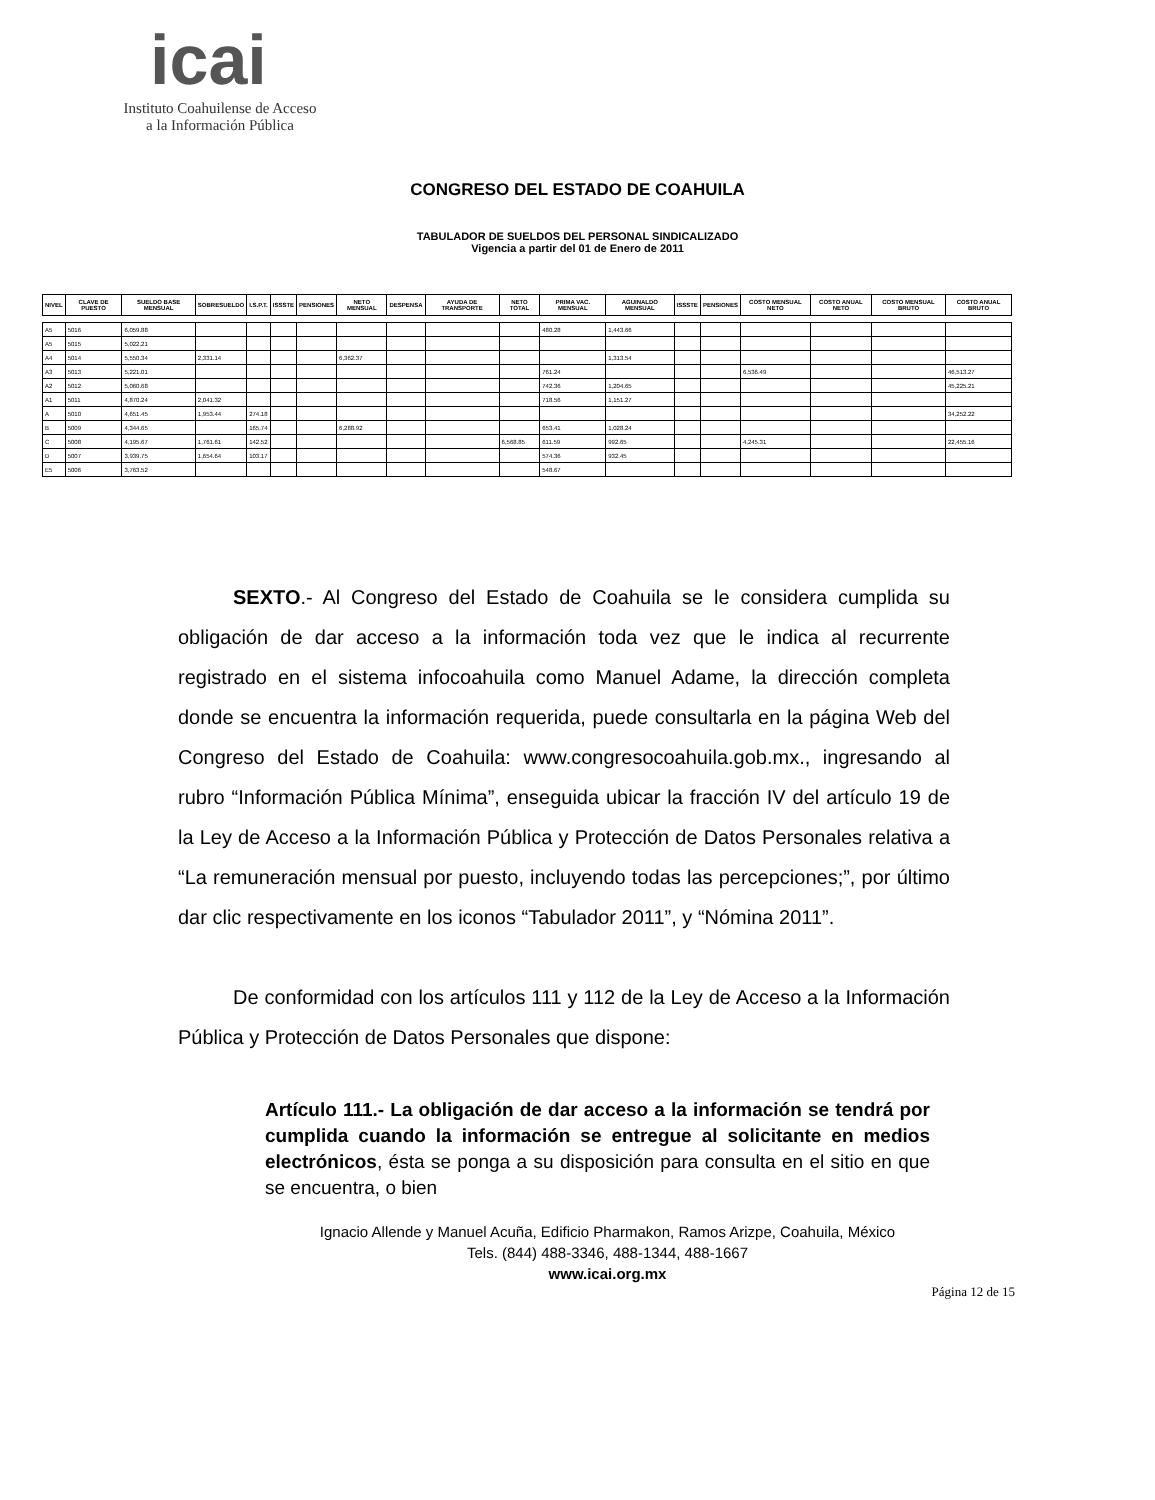icai
Instituto Coahuilense de Acceso
a la Información Pública
CONGRESO DEL ESTADO DE COAHUILA
TABULADOR DE SUELDOS DEL PERSONAL SINDICALIZADO
Vigencia a partir del 01 de Enero de 2011
| NIVEL | CLAVE DE PUESTO | SUELDO BASE MENSUAL | SOBRESUELDO | I.S.P.T. | ISSSTE | PENSIONES | NETO MENSUAL | DESPENSA | AYUDA DE TRANSPORTE | NETO TOTAL | PRIMA VAC. MENSUAL | AGUINALDO MENSUAL | ISSSTE | PENSIONES | COSTO MENSUAL NETO | COSTO ANUAL NETO | COSTO MENSUAL BRUTO | COSTO ANUAL BRUTO |
| --- | --- | --- | --- | --- | --- | --- | --- | --- | --- | --- | --- | --- | --- | --- | --- | --- | --- | --- |
| A5 | 5016 | 6,059.88 | | | | | | | | | 480.28 | 1,443.66 | | | | | | |
| A5 | 5015 | 5,022.21 | | | | | | | | | | | | | | | | |
| A4 | 5014 | 5,550.34 | 2,331.14 | | | | 6,362.37 | | | | | 1,313.54 | | | | | | |
| A3 | 5013 | 5,221.01 | | | | | | | | | 761.24 | | | | 6,536.49 | | | 46,513.27 |
| A2 | 5012 | 5,060.68 | | | | | | | | | 742.36 | 1,204.65 | | | | | | 45,225.21 |
| A1 | 5011 | 4,870.24 | 2,041.32 | | | | | | | | 718.56 | 1,151.27 | | | | | | |
| A | 5010 | 4,651.45 | 1,953.44 | 274.18 | | | | | | | | | | | | | | 34,252.22 |
| B | 5009 | 4,344.65 | | 165.74 | | | 6,288.92 | | | | 653.41 | 1,028.24 | | | | | | |
| C | 5008 | 4,195.67 | 1,761.61 | 142.52 | | | | | | 6,568.85 | 611.59 | 992.65 | | | 4,245.31 | | | 22,455.16 |
| D | 5007 | 3,939.75 | 1,654.64 | 103.17 | | | | | | | 574.36 | 932.45 | | | | | | |
| E5 | 5006 | 3,763.52 | | | | | | | | | 548.67 | | | | | | | |
SEXTO.- Al Congreso del Estado de Coahuila se le considera cumplida su obligación de dar acceso a la información toda vez que le indica al recurrente registrado en el sistema infocoahuila como Manuel Adame, la dirección completa donde se encuentra la información requerida, puede consultarla en la página Web del Congreso del Estado de Coahuila: www.congresocoahuila.gob.mx., ingresando al rubro “Información Pública Mínima”, enseguida ubicar la fracción IV del artículo 19 de la Ley de Acceso a la Información Pública y Protección de Datos Personales relativa a “La remuneración mensual por puesto, incluyendo todas las percepciones;”, por último dar clic respectivamente en los iconos “Tabulador 2011”, y “Nómina 2011”.
De conformidad con los artículos 111 y 112 de la Ley de Acceso a la Información Pública y Protección de Datos Personales que dispone:
Artículo 111.- La obligación de dar acceso a la información se tendrá por cumplida cuando la información se entregue al solicitante en medios electrónicos, ésta se ponga a su disposición para consulta en el sitio en que se encuentra, o bien
Ignacio Allende y Manuel Acuña, Edificio Pharmakon, Ramos Arizpe, Coahuila, México
Tels. (844) 488-3346, 488-1344, 488-1667
www.icai.org.mx
Página 12 de 15